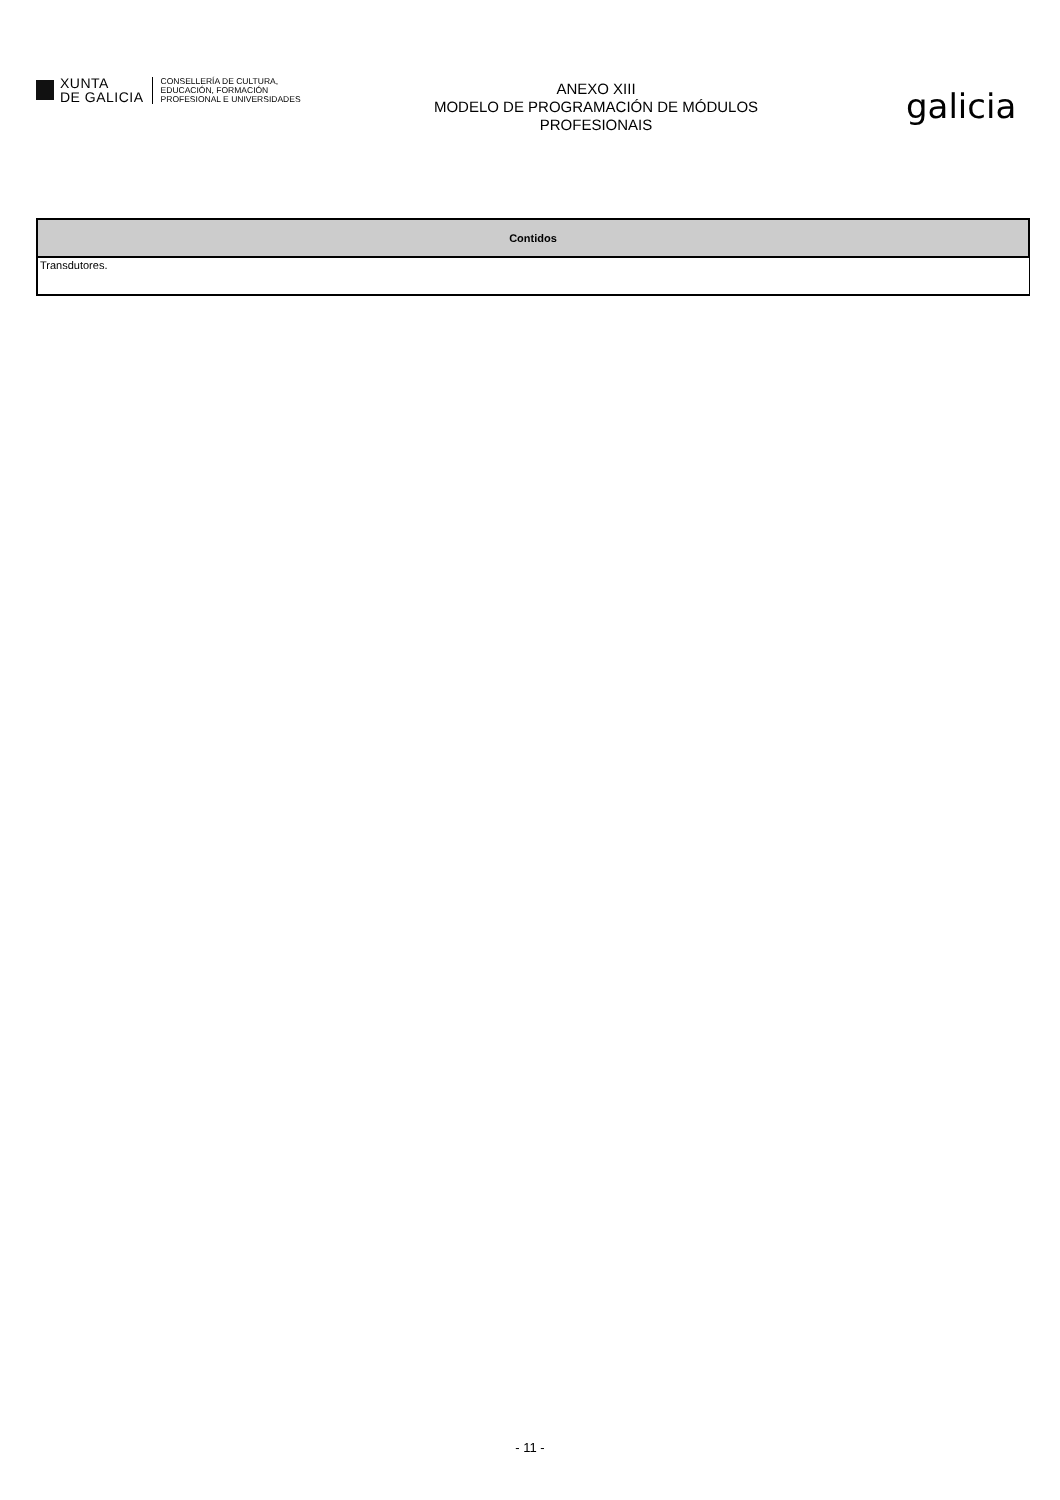XUNTA
DE GALICIA
CONSELLERÍA DE CULTURA,
EDUCACIÓN, FORMACIÓN
PROFESIONAL E UNIVERSIDADES
ANEXO XIII
MODELO DE PROGRAMACIÓN DE MÓDULOS
PROFESIONAIS
galicia
| Contidos |
| --- |
| Transdutores. |
- 11 -